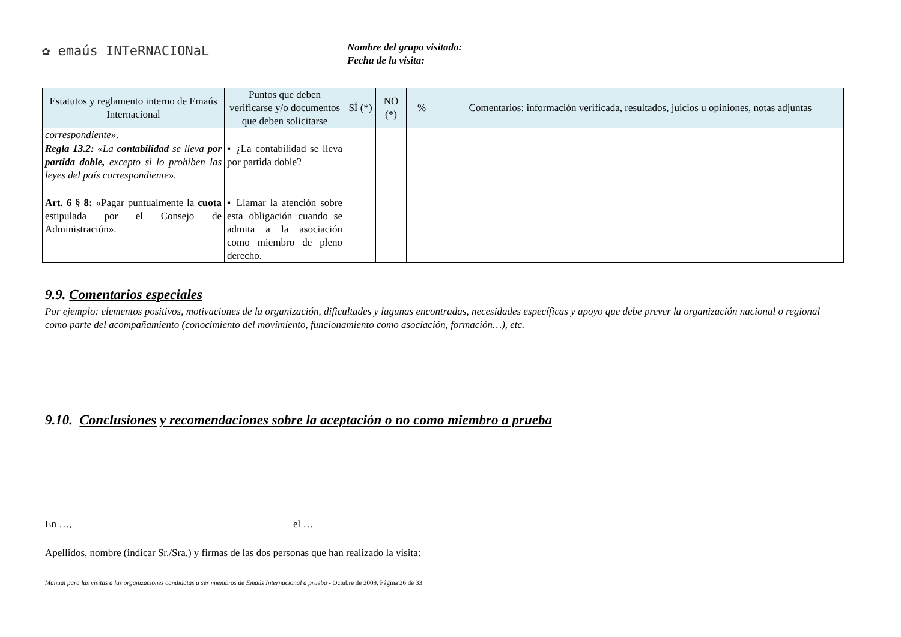✿ emaús INTeRNACIONaL
Nombre del grupo visitado:
Fecha de la visita:
| Estatutos y reglamento interno de Emaús Internacional | Puntos que deben verificarse y/o documentos que deben solicitarse | SÍ (*) | NO (*) | % | Comentarios: información verificada, resultados, juicios u opiniones, notas adjuntas |
| --- | --- | --- | --- | --- | --- |
| correspondiente». | | | | | |
| Regla 13.2: «La contabilidad se lleva por partida doble, excepto si lo prohíben las leyes del país correspondiente». | ▪ ¿La contabilidad se lleva por partida doble? | | | | |
| Art. 6 § 8: «Pagar puntualmente la cuota estipulada por el Consejo de Administración». | ▪ Llamar la atención sobre esta obligación cuando se admita a la asociación como miembro de pleno derecho. | | | | |
9.9. Comentarios especiales
Por ejemplo: elementos positivos, motivaciones de la organización, dificultades y lagunas encontradas, necesidades específicas y apoyo que debe prever la organización nacional o regional como parte del acompañamiento (conocimiento del movimiento, funcionamiento como asociación, formación…), etc.
9.10. Conclusiones y recomendaciones sobre la aceptación o no como miembro a prueba
En …, el …
Apellidos, nombre (indicar Sr./Sra.) y firmas de las dos personas que han realizado la visita:
Manual para las visitas a las organizaciones candidatas a ser miembros de Emaús Internacional a prueba - Octubre de 2009, Página 26 de 33